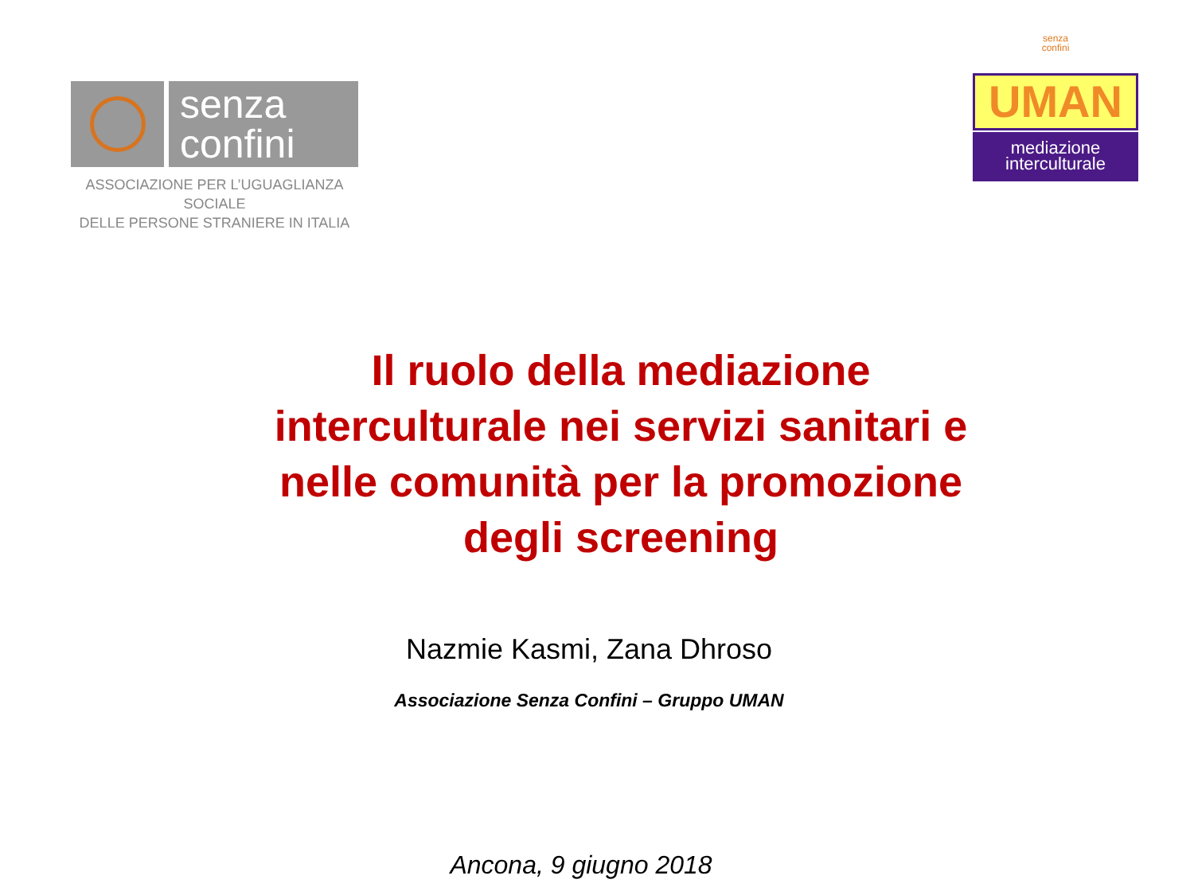senza
confini
ASSOCIAZIONE PER L’UGUAGLIANZA SOCIALE
DELLE PERSONE STRANIERE IN ITALIA
senza
confini
UMAN
mediazione
interculturale
Il ruolo della mediazione
interculturale nei servizi sanitari e
nelle comunità per la promozione
degli screening
Nazmie Kasmi, Zana Dhroso
Associazione Senza Confini – Gruppo UMAN
Ancona, 9 giugno 2018